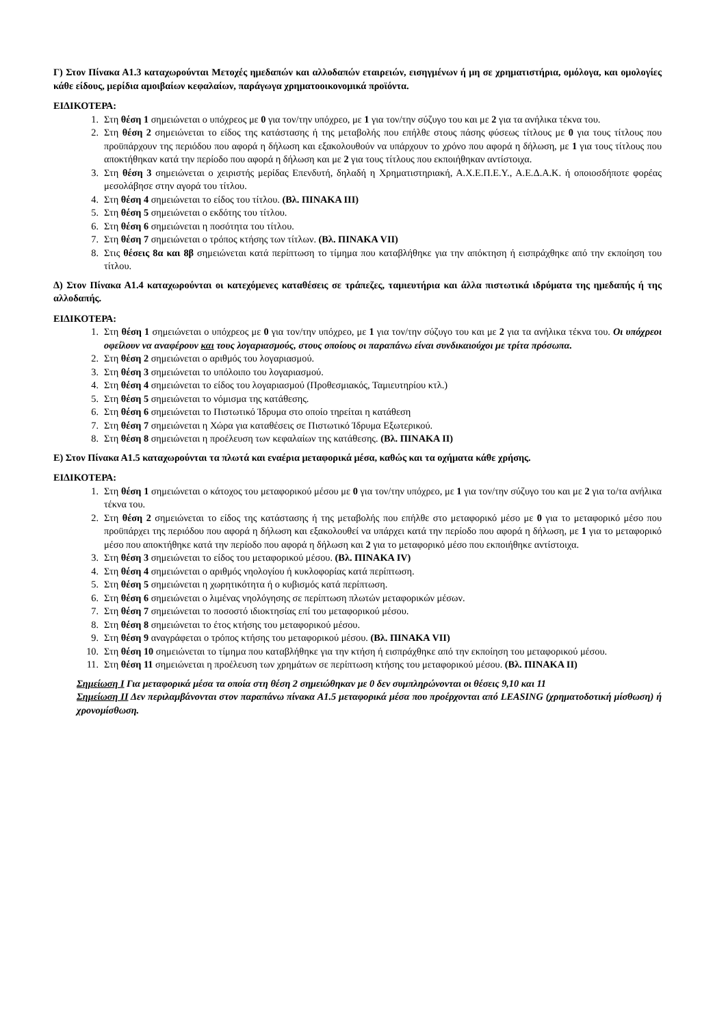Γ) Στον Πίνακα Α1.3 καταχωρούνται Μετοχές ημεδαπών και αλλοδαπών εταιρειών, εισηγμένων ή μη σε χρηματιστήρια, ομόλογα, και ομολογίες κάθε είδους, μερίδια αμοιβαίων κεφαλαίων, παράγωγα χρηματοοικονομικά προϊόντα.
ΕΙΔΙΚΟΤΕΡΑ:
1. Στη θέση 1 σημειώνεται ο υπόχρεος με 0 για τον/την υπόχρεο, με 1 για τον/την σύζυγο του και με 2 για τα ανήλικα τέκνα του.
2. Στη θέση 2 σημειώνεται το είδος της κατάστασης ή της μεταβολής που επήλθε στους πάσης φύσεως τίτλους με 0 για τους τίτλους που προϋπάρχουν της περιόδου που αφορά η δήλωση και εξακολουθούν να υπάρχουν το χρόνο που αφορά η δήλωση, με 1 για τους τίτλους που αποκτήθηκαν κατά την περίοδο που αφορά η δήλωση και με 2 για τους τίτλους που εκποιήθηκαν αντίστοιχα.
3. Στη θέση 3 σημειώνεται ο χειριστής μερίδας Επενδυτή, δηλαδή η Χρηματιστηριακή, Α.Χ.Ε.Π.Ε.Υ., Α.Ε.Δ.Α.Κ. ή οποιοσδήποτε φορέας μεσολάβησε στην αγορά του τίτλου.
4. Στη θέση 4 σημειώνεται το είδος του τίτλου. (Βλ. ΠΙΝΑΚΑ ΙΙΙ)
5. Στη θέση 5 σημειώνεται ο εκδότης του τίτλου.
6. Στη θέση 6 σημειώνεται η ποσότητα του τίτλου.
7. Στη θέση 7 σημειώνεται ο τρόπος κτήσης των τίτλων. (Βλ. ΠΙΝΑΚΑ VII)
8. Στις θέσεις 8α και 8β σημειώνεται κατά περίπτωση το τίμημα που καταβλήθηκε για την απόκτηση ή εισπράχθηκε από την εκποίηση του τίτλου.
Δ) Στον Πίνακα Α1.4 καταχωρούνται οι κατεχόμενες καταθέσεις σε τράπεζες, ταμιευτήρια και άλλα πιστωτικά ιδρύματα της ημεδαπής ή της αλλοδαπής.
ΕΙΔΙΚΟΤΕΡΑ:
1. Στη θέση 1 σημειώνεται ο υπόχρεος με 0 για τον/την υπόχρεο, με 1 για τον/την σύζυγο του και με 2 για τα ανήλικα τέκνα του. Οι υπόχρεοι οφείλουν να αναφέρουν και τους λογαριασμούς, στους οποίους οι παραπάνω είναι συνδικαιούχοι με τρίτα πρόσωπα.
2. Στη θέση 2 σημειώνεται ο αριθμός του λογαριασμού.
3. Στη θέση 3 σημειώνεται το υπόλοιπο του λογαριασμού.
4. Στη θέση 4 σημειώνεται το είδος του λογαριασμού (Προθεσμιακός, Ταμιευτηρίου κτλ.)
5. Στη θέση 5 σημειώνεται το νόμισμα της κατάθεσης.
6. Στη θέση 6 σημειώνεται το Πιστωτικό Ίδρυμα στο οποίο τηρείται η κατάθεση
7. Στη θέση 7 σημειώνεται η Χώρα για καταθέσεις σε Πιστωτικό Ίδρυμα Εξωτερικού.
8. Στη θέση 8 σημειώνεται η προέλευση των κεφαλαίων της κατάθεσης. (Βλ. ΠΙΝΑΚΑ ΙΙ)
Ε) Στον Πίνακα Α1.5 καταχωρούνται τα πλωτά και εναέρια μεταφορικά μέσα, καθώς και τα οχήματα κάθε χρήσης.
ΕΙΔΙΚΟΤΕΡΑ:
1. Στη θέση 1 σημειώνεται ο κάτοχος του μεταφορικού μέσου με 0 για τον/την υπόχρεο, με 1 για τον/την σύζυγο του και με 2 για το/τα ανήλικα τέκνα του.
2. Στη θέση 2 σημειώνεται το είδος της κατάστασης ή της μεταβολής που επήλθε στο μεταφορικό μέσο με 0 για το μεταφορικό μέσο που προϋπάρχει της περιόδου που αφορά η δήλωση και εξακολουθεί να υπάρχει κατά την περίοδο που αφορά η δήλωση, με 1 για το μεταφορικό μέσο που αποκτήθηκε κατά την περίοδο που αφορά η δήλωση και 2 για το μεταφορικό μέσο που εκποιήθηκε αντίστοιχα.
3. Στη θέση 3 σημειώνεται το είδος του μεταφορικού μέσου. (Βλ. ΠΙΝΑΚΑ IV)
4. Στη θέση 4 σημειώνεται ο αριθμός νηολογίου ή κυκλοφορίας κατά περίπτωση.
5. Στη θέση 5 σημειώνεται η χωρητικότητα ή ο κυβισμός κατά περίπτωση.
6. Στη θέση 6 σημειώνεται ο λιμένας νηολόγησης σε περίπτωση πλωτών μεταφορικών μέσων.
7. Στη θέση 7 σημειώνεται το ποσοστό ιδιοκτησίας επί του μεταφορικού μέσου.
8. Στη θέση 8 σημειώνεται το έτος κτήσης του μεταφορικού μέσου.
9. Στη θέση 9 αναγράφεται ο τρόπος κτήσης του μεταφορικού μέσου. (Βλ. ΠΙΝΑΚΑ VII)
10. Στη θέση 10 σημειώνεται το τίμημα που καταβλήθηκε για την κτήση ή εισπράχθηκε από την εκποίηση του μεταφορικού μέσου.
11. Στη θέση 11 σημειώνεται η προέλευση των χρημάτων σε περίπτωση κτήσης του μεταφορικού μέσου. (Βλ. ΠΙΝΑΚΑ ΙΙ)
Σημείωση Ι Για μεταφορικά μέσα τα οποία στη θέση 2 σημειώθηκαν με 0 δεν συμπληρώνονται οι θέσεις 9,10 και 11
Σημείωση ΙΙ Δεν περιλαμβάνονται στον παραπάνω πίνακα Α1.5 μεταφορικά μέσα που προέρχονται από LEASING (χρηματοδοτική μίσθωση) ή χρονομίσθωση.